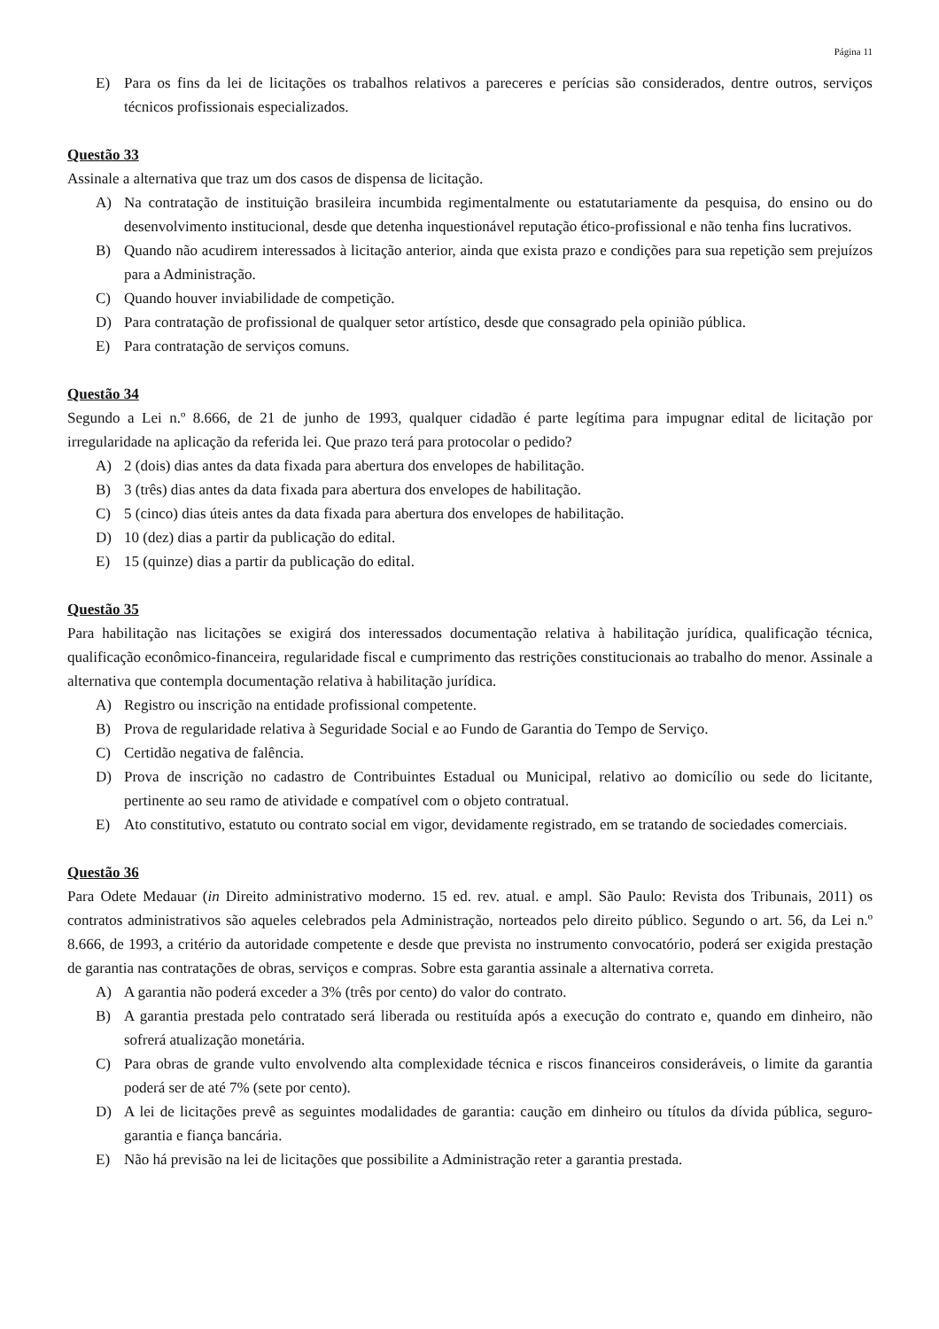Página 11
E) Para os fins da lei de licitações os trabalhos relativos a pareceres e perícias são considerados, dentre outros, serviços técnicos profissionais especializados.
Questão 33
Assinale a alternativa que traz um dos casos de dispensa de licitação.
A) Na contratação de instituição brasileira incumbida regimentalmente ou estatutariamente da pesquisa, do ensino ou do desenvolvimento institucional, desde que detenha inquestionável reputação ético-profissional e não tenha fins lucrativos.
B) Quando não acudirem interessados à licitação anterior, ainda que exista prazo e condições para sua repetição sem prejuízos para a Administração.
C) Quando houver inviabilidade de competição.
D) Para contratação de profissional de qualquer setor artístico, desde que consagrado pela opinião pública.
E) Para contratação de serviços comuns.
Questão 34
Segundo a Lei n.º 8.666, de 21 de junho de 1993, qualquer cidadão é parte legítima para impugnar edital de licitação por irregularidade na aplicação da referida lei. Que prazo terá para protocolar o pedido?
A) 2 (dois) dias antes da data fixada para abertura dos envelopes de habilitação.
B) 3 (três) dias antes da data fixada para abertura dos envelopes de habilitação.
C) 5 (cinco) dias úteis antes da data fixada para abertura dos envelopes de habilitação.
D) 10 (dez) dias a partir da publicação do edital.
E) 15 (quinze) dias a partir da publicação do edital.
Questão 35
Para habilitação nas licitações se exigirá dos interessados documentação relativa à habilitação jurídica, qualificação técnica, qualificação econômico-financeira, regularidade fiscal e cumprimento das restrições constitucionais ao trabalho do menor. Assinale a alternativa que contempla documentação relativa à habilitação jurídica.
A) Registro ou inscrição na entidade profissional competente.
B) Prova de regularidade relativa à Seguridade Social e ao Fundo de Garantia do Tempo de Serviço.
C) Certidão negativa de falência.
D) Prova de inscrição no cadastro de Contribuintes Estadual ou Municipal, relativo ao domicílio ou sede do licitante, pertinente ao seu ramo de atividade e compatível com o objeto contratual.
E) Ato constitutivo, estatuto ou contrato social em vigor, devidamente registrado, em se tratando de sociedades comerciais.
Questão 36
Para Odete Medauar (in Direito administrativo moderno. 15 ed. rev. atual. e ampl. São Paulo: Revista dos Tribunais, 2011) os contratos administrativos são aqueles celebrados pela Administração, norteados pelo direito público. Segundo o art. 56, da Lei n.º 8.666, de 1993, a critério da autoridade competente e desde que prevista no instrumento convocatório, poderá ser exigida prestação de garantia nas contratações de obras, serviços e compras. Sobre esta garantia assinale a alternativa correta.
A) A garantia não poderá exceder a 3% (três por cento) do valor do contrato.
B) A garantia prestada pelo contratado será liberada ou restituída após a execução do contrato e, quando em dinheiro, não sofrerá atualização monetária.
C) Para obras de grande vulto envolvendo alta complexidade técnica e riscos financeiros consideráveis, o limite da garantia poderá ser de até 7% (sete por cento).
D) A lei de licitações prevê as seguintes modalidades de garantia: caução em dinheiro ou títulos da dívida pública, seguro-garantia e fiança bancária.
E) Não há previsão na lei de licitações que possibilite a Administração reter a garantia prestada.